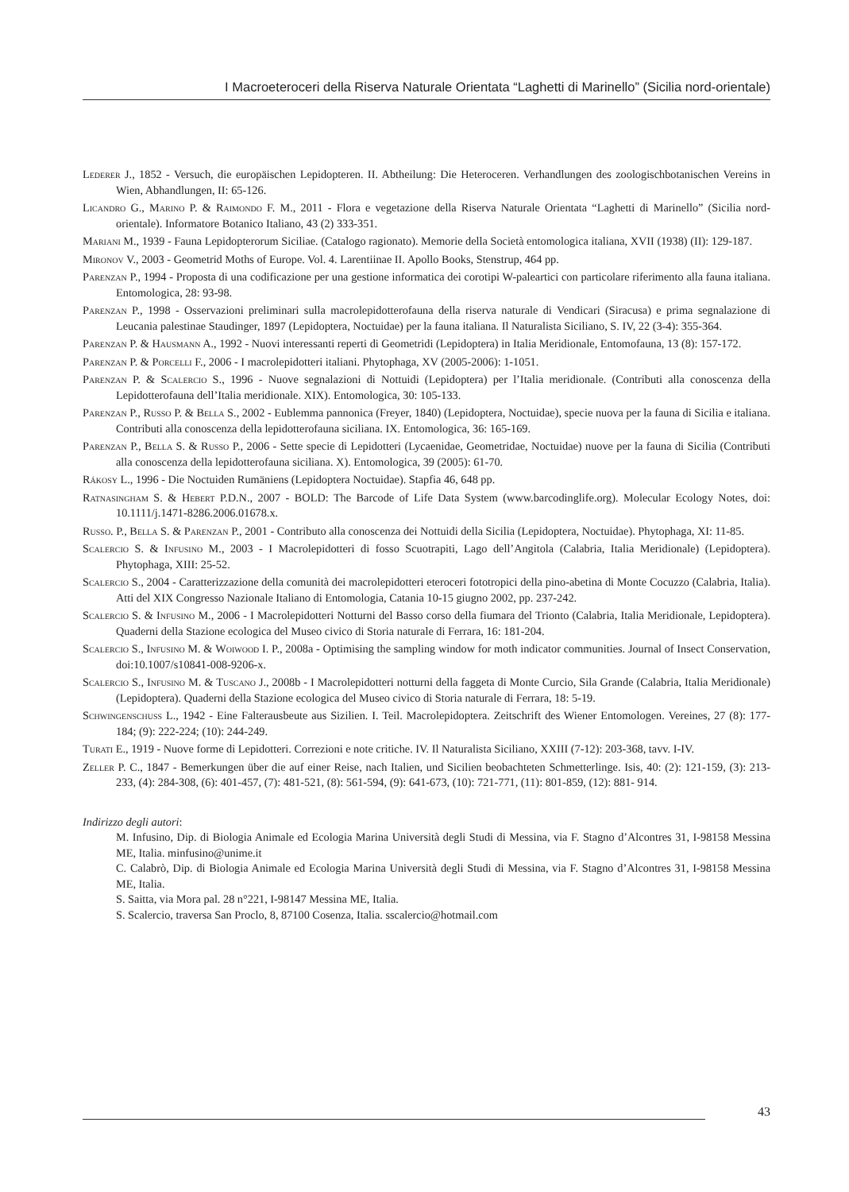I Macroeteroceri della Riserva Naturale Orientata “Laghetti di Marinello” (Sicilia nord-orientale)
Lederer J., 1852 - Versuch, die europäischen Lepidopteren. II. Abtheilung: Die Heteroceren. Verhandlungen des zoologischbotanischen Vereins in Wien, Abhandlungen, II: 65-126.
Licandro G., Marino P. & Raimondo F. M., 2011 - Flora e vegetazione della Riserva Naturale Orientata “Laghetti di Marinello” (Sicilia nord-orientale). Informatore Botanico Italiano, 43 (2) 333-351.
Mariani M., 1939 - Fauna Lepidopterorum Siciliae. (Catalogo ragionato). Memorie della Società entomologica italiana, XVII (1938) (II): 129-187.
Mironov V., 2003 - Geometrid Moths of Europe. Vol. 4. Larentiinae II. Apollo Books, Stenstrup, 464 pp.
Parenzan P., 1994 - Proposta di una codificazione per una gestione informatica dei corotipi W-paleartici con particolare riferimento alla fauna italiana. Entomologica, 28: 93-98.
Parenzan P., 1998 - Osservazioni preliminari sulla macrolepidotterofauna della riserva naturale di Vendicari (Siracusa) e prima segnalazione di Leucania palestinae Staudinger, 1897 (Lepidoptera, Noctuidae) per la fauna italiana. Il Naturalista Siciliano, S. IV, 22 (3-4): 355-364.
Parenzan P. & Hausmann A., 1992 - Nuovi interessanti reperti di Geometridi (Lepidoptera) in Italia Meridionale, Entomofauna, 13 (8): 157-172.
Parenzan P. & Porcelli F., 2006 - I macrolepidotteri italiani. Phytophaga, XV (2005-2006): 1-1051.
Parenzan P. & Scalercio S., 1996 - Nuove segnalazioni di Nottuidi (Lepidoptera) per l’Italia meridionale. (Contributi alla conoscenza della Lepidotterofauna dell’Italia meridionale. XIX). Entomologica, 30: 105-133.
Parenzan P., Russo P. & Bella S., 2002 - Eublemma pannonica (Freyer, 1840) (Lepidoptera, Noctuidae), specie nuova per la fauna di Sicilia e italiana. Contributi alla conoscenza della lepidotterofauna siciliana. IX. Entomologica, 36: 165-169.
Parenzan P., Bella S. & Russo P., 2006 - Sette specie di Lepidotteri (Lycaenidae, Geometridae, Noctuidae) nuove per la fauna di Sicilia (Contributi alla conoscenza della lepidotterofauna siciliana. X). Entomologica, 39 (2005): 61-70.
Rákosy L., 1996 - Die Noctuiden Rumäniens (Lepidoptera Noctuidae). Stapfia 46, 648 pp.
Ratnasingham S. & Hebert P.D.N., 2007 - BOLD: The Barcode of Life Data System (www.barcodinglife.org). Molecular Ecology Notes, doi: 10.1111/j.1471-8286.2006.01678.x.
Russo. P., Bella S. & Parenzan P., 2001 - Contributo alla conoscenza dei Nottuidi della Sicilia (Lepidoptera, Noctuidae). Phytophaga, XI: 11-85.
Scalercio S. & Infusino M., 2003 - I Macrolepidotteri di fosso Scuotrapiti, Lago dell’Angitola (Calabria, Italia Meridionale) (Lepidoptera). Phytophaga, XIII: 25-52.
Scalercio S., 2004 - Caratterizzazione della comunità dei macrolepidotteri eteroceri fototropici della pino-abetina di Monte Cocuzzo (Calabria, Italia). Atti del XIX Congresso Nazionale Italiano di Entomologia, Catania 10-15 giugno 2002, pp. 237-242.
Scalercio S. & Infusino M., 2006 - I Macrolepidotteri Notturni del Basso corso della fiumara del Trionto (Calabria, Italia Meridionale, Lepidoptera). Quaderni della Stazione ecologica del Museo civico di Storia naturale di Ferrara, 16: 181-204.
Scalercio S., Infusino M. & Woiwood I. P., 2008a - Optimising the sampling window for moth indicator communities. Journal of Insect Conservation, doi:10.1007/s10841-008-9206-x.
Scalercio S., Infusino M. & Tuscano J., 2008b - I Macrolepidotteri notturni della faggeta di Monte Curcio, Sila Grande (Calabria, Italia Meridionale) (Lepidoptera). Quaderni della Stazione ecologica del Museo civico di Storia naturale di Ferrara, 18: 5-19.
Schwingenschuss L., 1942 - Eine Falterausbeute aus Sizilien. I. Teil. Macrolepidoptera. Zeitschrift des Wiener Entomologen. Vereines, 27 (8): 177-184; (9): 222-224; (10): 244-249.
Turati E., 1919 - Nuove forme di Lepidotteri. Correzioni e note critiche. IV. Il Naturalista Siciliano, XXIII (7-12): 203-368, tavv. I-IV.
Zeller P. C., 1847 - Bemerkungen über die auf einer Reise, nach Italien, und Sicilien beobachteten Schmetterlinge. Isis, 40: (2): 121-159, (3): 213-233, (4): 284-308, (6): 401-457, (7): 481-521, (8): 561-594, (9): 641-673, (10): 721-771, (11): 801-859, (12): 881- 914.
Indirizzo degli autori:
M. Infusino, Dip. di Biologia Animale ed Ecologia Marina Università degli Studi di Messina, via F. Stagno d’Alcontres 31, I-98158 Messina ME, Italia. minfusino@unime.it
C. Calabrò, Dip. di Biologia Animale ed Ecologia Marina Università degli Studi di Messina, via F. Stagno d’Alcontres 31, I-98158 Messina ME, Italia.
S. Saitta, via Mora pal. 28 n°221, I-98147 Messina ME, Italia.
S. Scalercio, traversa San Proclo, 8, 87100 Cosenza, Italia. sscalercio@hotmail.com
43